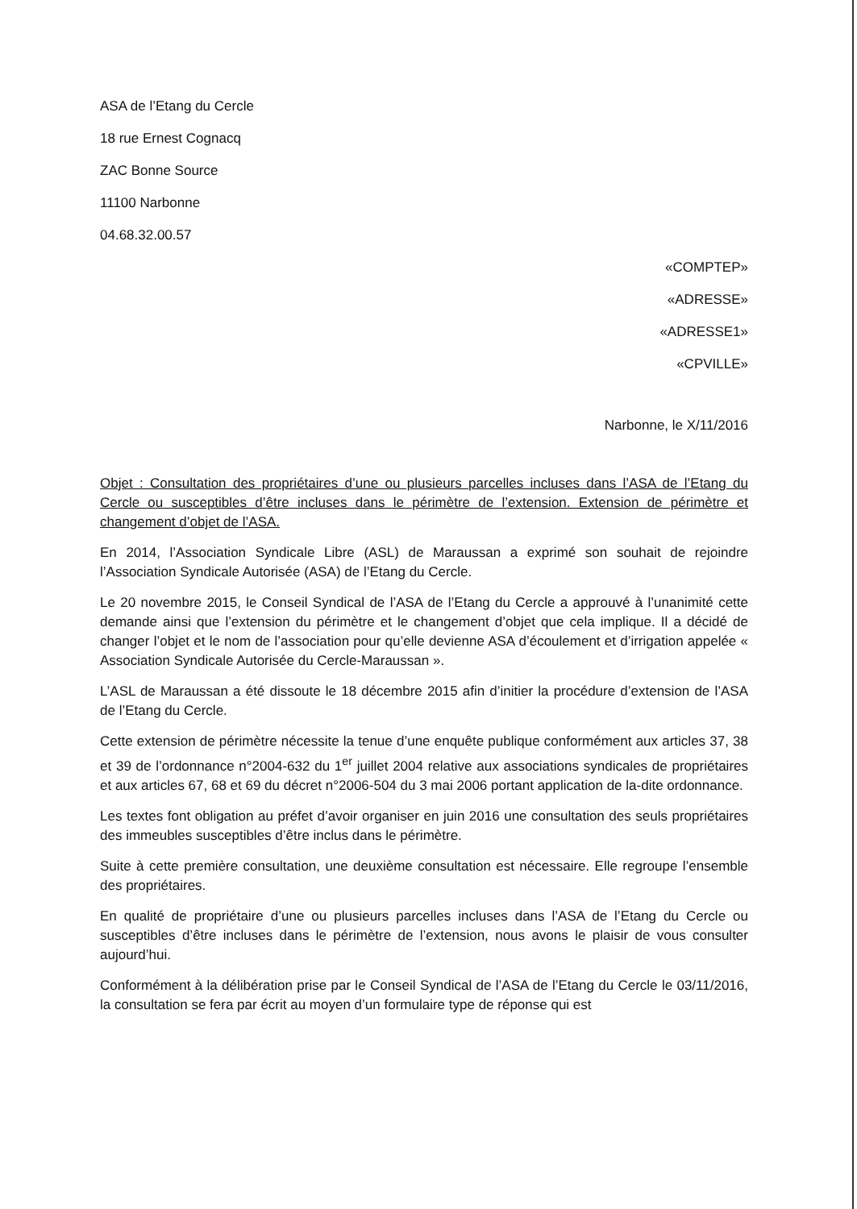ASA de l’Etang du Cercle
18 rue Ernest Cognacq
ZAC Bonne Source
11100 Narbonne
04.68.32.00.57
«COMPTEP»
«ADRESSE»
«ADRESSE1»
«CPVILLE»
Narbonne, le X/11/2016
Objet : Consultation des propriétaires d’une ou plusieurs parcelles incluses dans l’ASA de l’Etang du Cercle ou susceptibles d’être incluses dans le périmètre de l’extension. Extension de périmètre et changement d’objet de l’ASA.
En 2014, l’Association Syndicale Libre (ASL) de Maraussan a exprimé son souhait de rejoindre l’Association Syndicale Autorisée (ASA) de l’Etang du Cercle.
Le 20 novembre 2015, le Conseil Syndical de l’ASA de l’Etang du Cercle a approuvé à l’unanimité cette demande ainsi que l’extension du périmètre et le changement d’objet que cela implique. Il a décidé de changer l’objet et le nom de l’association pour qu’elle devienne ASA d’écoulement et d’irrigation appelée « Association Syndicale Autorisée du Cercle-Maraussan ».
L’ASL de Maraussan a été dissoute le 18 décembre 2015 afin d’initier la procédure d’extension de l’ASA de l’Etang du Cercle.
Cette extension de périmètre nécessite la tenue d’une enquête publique conformément aux articles 37, 38 et 39 de l’ordonnance n°2004-632 du 1<sup>er</sup> juillet 2004 relative aux associations syndicales de propriétaires et aux articles 67, 68 et 69 du décret n°2006-504 du 3 mai 2006 portant application de la-dite ordonnance.
Les textes font obligation au préfet d’avoir organiser en juin 2016 une consultation des seuls propriétaires des immeubles susceptibles d’être inclus dans le périmètre.
Suite à cette première consultation, une deuxième consultation est nécessaire. Elle regroupe l’ensemble des propriétaires.
En qualité de propriétaire d’une ou plusieurs parcelles incluses dans l’ASA de l’Etang du Cercle ou susceptibles d’être incluses dans le périmètre de l’extension, nous avons le plaisir de vous consulter aujourd’hui.
Conformément à la délibération prise par le Conseil Syndical de l’ASA de l’Etang du Cercle le 03/11/2016, la consultation se fera par écrit au moyen d’un formulaire type de réponse qui est